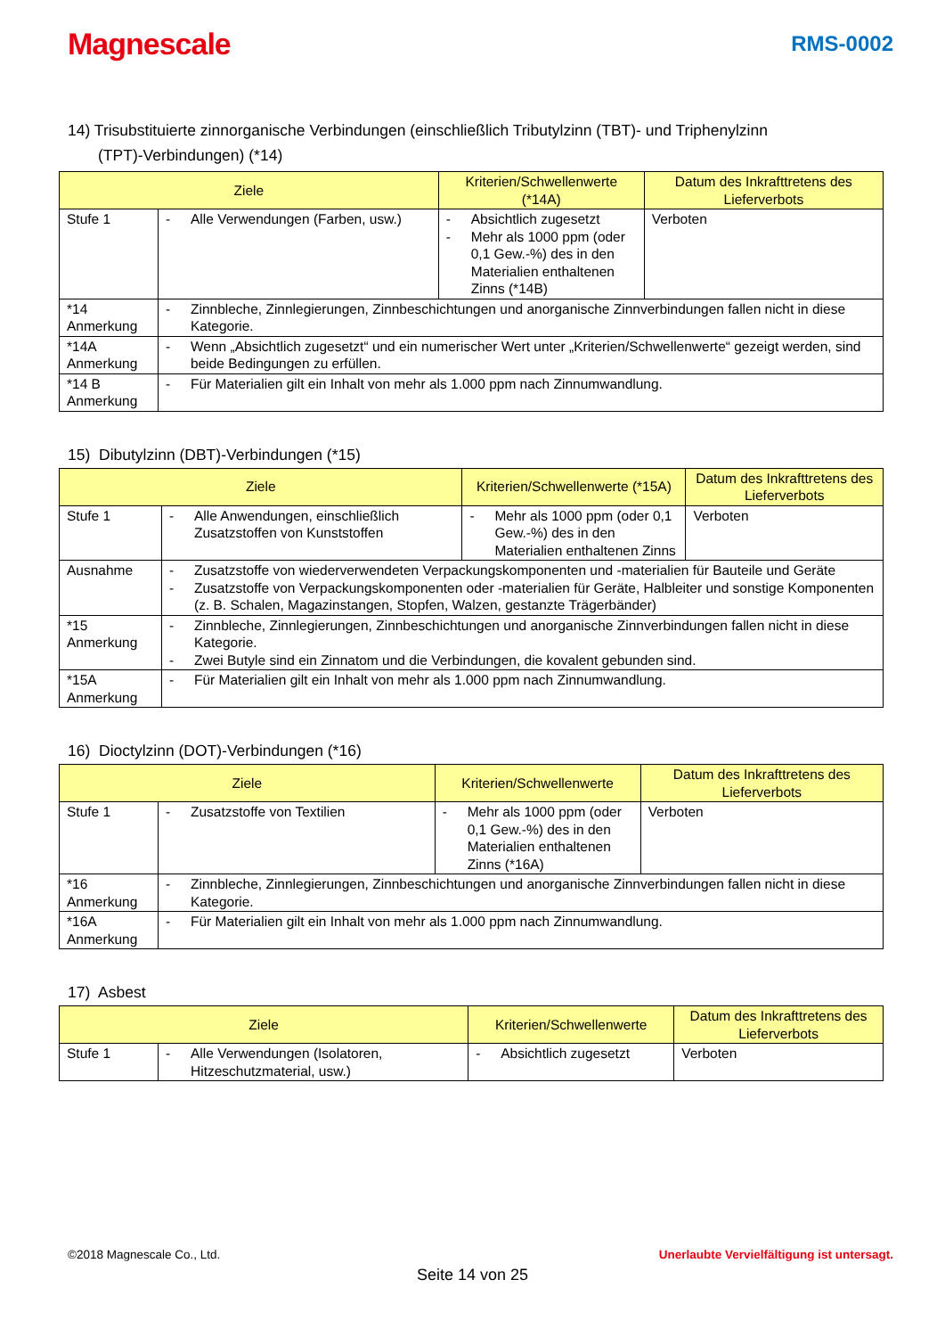Magnescale
RMS-0002
14) Trisubstituierte zinnorganische Verbindungen (einschließlich Tributylzinn (TBT)- und Triphenylzinn
(TPT)-Verbindungen) (*14)
| Ziele | | Kriterien/Schwellenwerte (*14A) | Datum des Inkrafttretens des Lieferverbots |
| --- | --- | --- | --- |
| Stufe 1 | - Alle Verwendungen (Farben, usw.) | - Absichtlich zugesetzt - Mehr als 1000 ppm (oder 0,1 Gew.-%) des in den Materialien enthaltenen Zinns (*14B) | Verboten |
| *14 Anmerkung | - Zinnbleche, Zinnlegierungen, Zinnbeschichtungen und anorganische Zinnverbindungen fallen nicht in diese Kategorie. | | |
| *14A Anmerkung | - Wenn „Absichtlich zugesetzt“ und ein numerischer Wert unter „Kriterien/Schwellenwerte“ gezeigt werden, sind beide Bedingungen zu erfüllen. | | |
| *14 B Anmerkung | - Für Materialien gilt ein Inhalt von mehr als 1.000 ppm nach Zinnumwandlung. | | |
15) Dibutylzinn (DBT)-Verbindungen (*15)
| Ziele | | Kriterien/Schwellenwerte (*15A) | Datum des Inkrafttretens des Lieferverbots |
| --- | --- | --- | --- |
| Stufe 1 | - Alle Anwendungen, einschließlich Zusatzstoffen von Kunststoffen | - Mehr als 1000 ppm (oder 0,1 Gew.-%) des in den Materialien enthaltenen Zinns | Verboten |
| Ausnahme | - Zusatzstoffe von wiederverwendeten Verpackungskomponenten und -materialien für Bauteile und Geräte - Zusatzstoffe von Verpackungskomponenten oder -materialien für Geräte, Halbleiter und sonstige Komponenten (z. B. Schalen, Magazinstangen, Stopfen, Walzen, gestanzte Trägerbänder) | | |
| *15 Anmerkung | - Zinnbleche, Zinnlegierungen, Zinnbeschichtungen und anorganische Zinnverbindungen fallen nicht in diese Kategorie. - Zwei Butyle sind ein Zinnatom und die Verbindungen, die kovalent gebunden sind. | | |
| *15A Anmerkung | - Für Materialien gilt ein Inhalt von mehr als 1.000 ppm nach Zinnumwandlung. | | |
16) Dioctylzinn (DOT)-Verbindungen (*16)
| Ziele | | Kriterien/Schwellenwerte | Datum des Inkrafttretens des Lieferverbots |
| --- | --- | --- | --- |
| Stufe 1 | - Zusatzstoffe von Textilien | - Mehr als 1000 ppm (oder 0,1 Gew.-%) des in den Materialien enthaltenen Zinns (*16A) | Verboten |
| *16 Anmerkung | - Zinnbleche, Zinnlegierungen, Zinnbeschichtungen und anorganische Zinnverbindungen fallen nicht in diese Kategorie. | | |
| *16A Anmerkung | - Für Materialien gilt ein Inhalt von mehr als 1.000 ppm nach Zinnumwandlung. | | |
17) Asbest
| Ziele | | Kriterien/Schwellenwerte | Datum des Inkrafttretens des Lieferverbots |
| --- | --- | --- | --- |
| Stufe 1 | - Alle Verwendungen (Isolatoren, Hitzeschutzmaterial, usw.) | - Absichtlich zugesetzt | Verboten |
Unerlaubte Vervielfältigung ist untersagt. ©2018 Magnescale Co., Ltd.
Seite 14 von 25